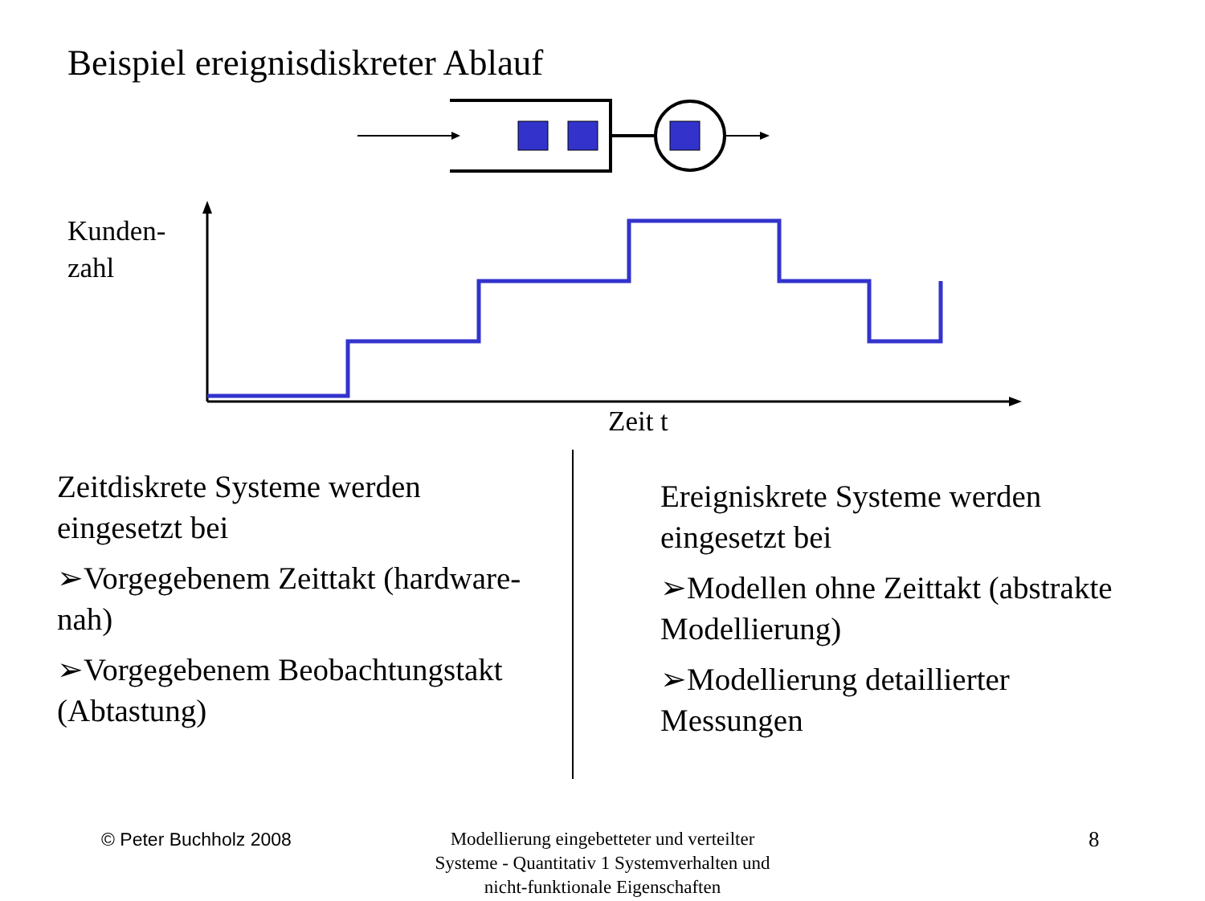Beispiel ereignisdiskreter Ablauf
Kunden-
zahl
Zeit t
Zeitdiskrete Systeme werden eingesetzt bei
➢Vorgegebenem Zeittakt (hardware-nah)
➢Vorgegebenem Beobachtungstakt (Abtastung)
Ereigniskrete Systeme werden eingesetzt bei
➢Modellen ohne Zeittakt (abstrakte Modellierung)
➢Modellierung detaillierter Messungen
© Peter Buchholz 2008
Modellierung eingebetteter und verteilter Systeme - Quantitativ 1 Systemverhalten und nicht-funktionale Eigenschaften
8